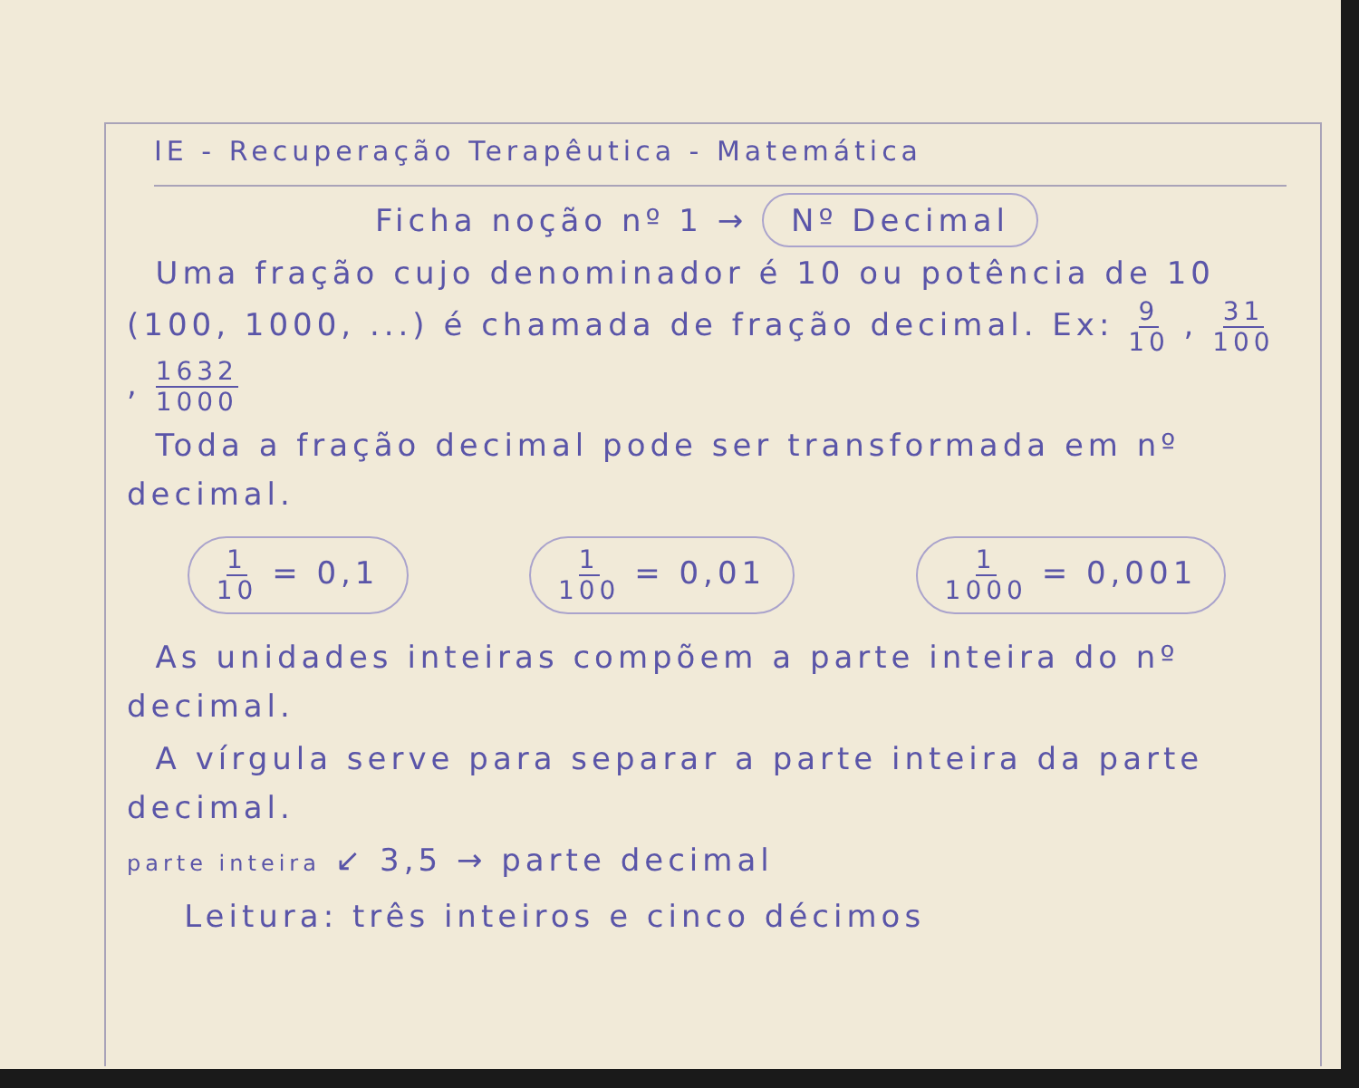IE - Recuperação Terapêutica - Matemática
Ficha noção nº 1 → Nº Decimal
Uma fração cujo denominador é 10 ou potência de 10 (100, 1000, ...) é chamada de fração decimal. Ex: 9 10 , 31 100 , 1632 1000
Toda a fração decimal pode ser transformada em nº decimal.
1 10 = 0,1 1 100 = 0,01 1 1000 = 0,001
As unidades inteiras compõem a parte inteira do nº decimal.
A vírgula serve para separar a parte inteira da parte decimal.
parte inteira ↙ 3,5 → parte decimal
Leitura: três inteiros e cinco décimos